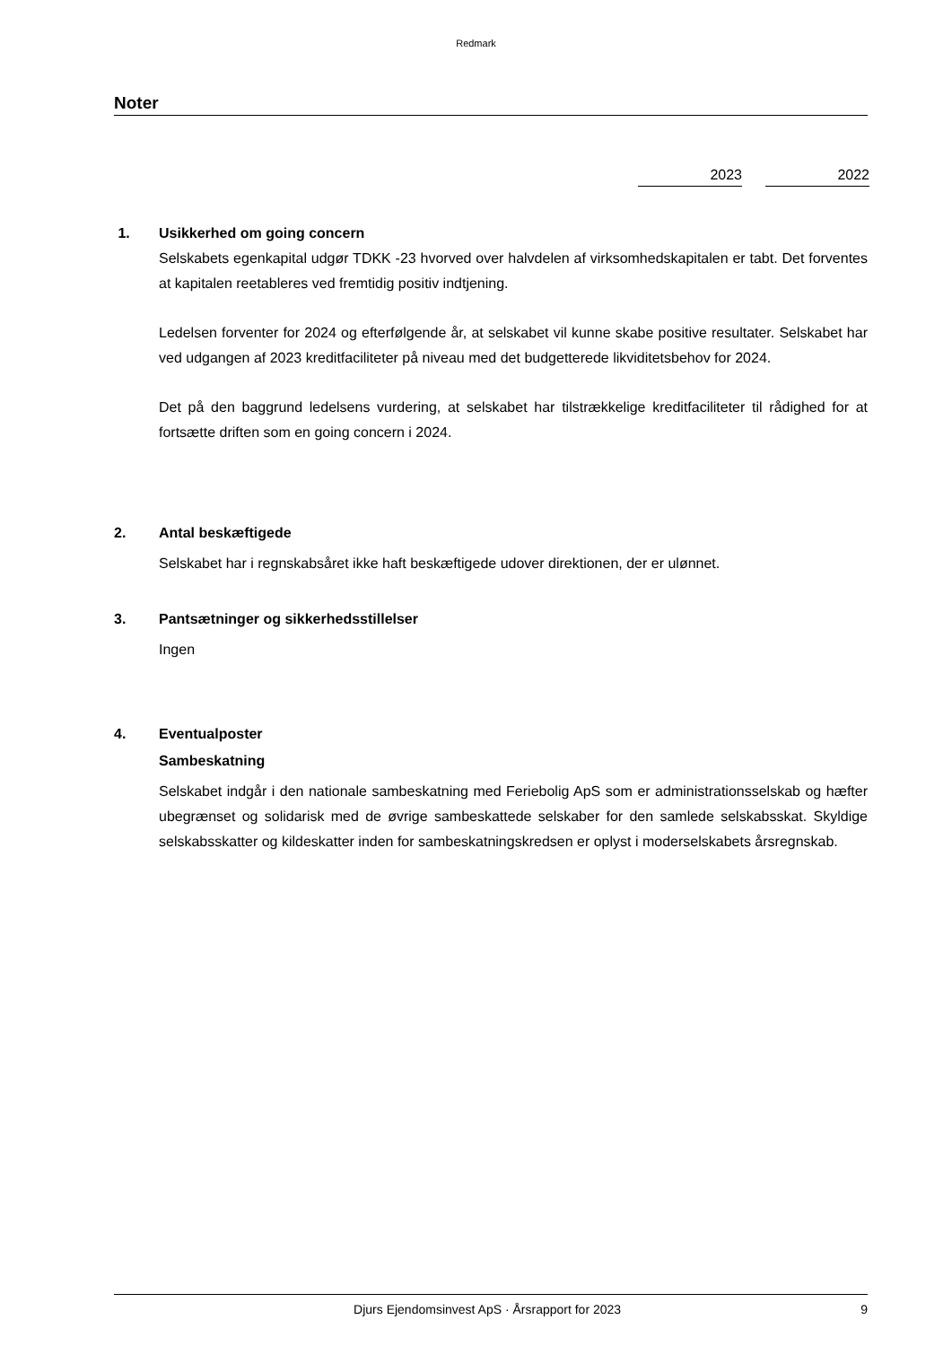Redmark
Noter
2023 2022
1. Usikkerhed om going concern
Selskabets egenkapital udgør TDKK -23 hvorved over halvdelen af virksomhedskapitalen er tabt. Det forventes at kapitalen reetableres ved fremtidig positiv indtjening.
Ledelsen forventer for 2024 og efterfølgende år, at selskabet vil kunne skabe positive resultater. Selskabet har ved udgangen af 2023 kreditfaciliteter på niveau med det budgetterede likviditetsbehov for 2024.
Det på den baggrund ledelsens vurdering, at selskabet har tilstrækkelige kreditfaciliteter til rådighed for at fortsætte driften som en going concern i 2024.
2. Antal beskæftigede
Selskabet har i regnskabsåret ikke haft beskæftigede udover direktionen, der er ulønnet.
3. Pantsætninger og sikkerhedsstillelser
Ingen
4. Eventualposter
Sambeskatning
Selskabet indgår i den nationale sambeskatning med Feriebolig ApS som er administrationsselskab og hæfter ubegrænset og solidarisk med de øvrige sambeskattede selskaber for den samlede selskabsskat. Skyldige selskabsskatter og kildeskatter inden for sambeskatningskredsen er oplyst i moderselskabets årsregnskab.
Djurs Ejendomsinvest ApS · Årsrapport for 2023 9